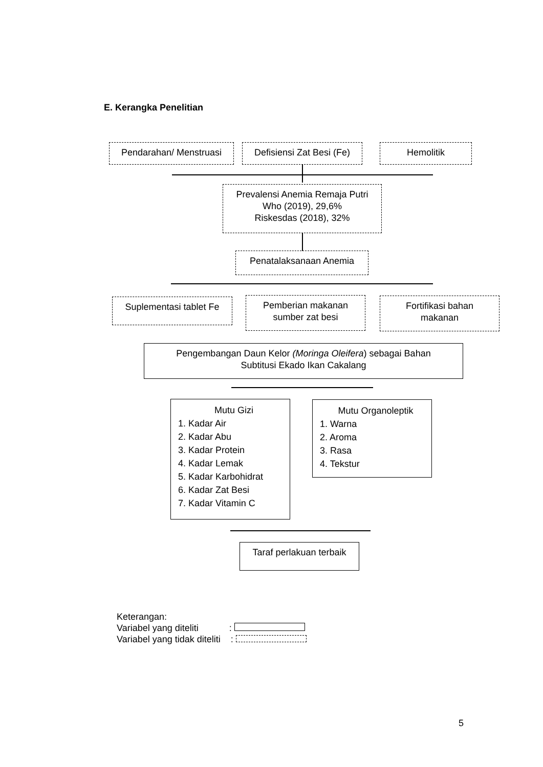E. Kerangka Penelitian
Pendarahan/ Menstruasi
Defisiensi Zat Besi (Fe)
Hemolitik
Prevalensi Anemia Remaja Putri
Who (2019), 29,6%
Riskesdas (2018), 32%
Penatalaksanaan Anemia
Suplementasi tablet Fe
Pemberian makanan
sumber zat besi
Fortifikasi bahan
makanan
Pengembangan Daun Kelor (Moringa Oleifera) sebagai Bahan
Subtitusi Ekado Ikan Cakalang
Mutu Gizi
1. Kadar Air
2. Kadar Abu
3. Kadar Protein
4. Kadar Lemak
5. Kadar Karbohidrat
6. Kadar Zat Besi
7. Kadar Vitamin C
Mutu Organoleptik
1. Warna
2. Aroma
3. Rasa
4. Tekstur
Taraf perlakuan terbaik
Keterangan:
Variabel yang diteliti :
Variabel yang tidak diteliti :
5